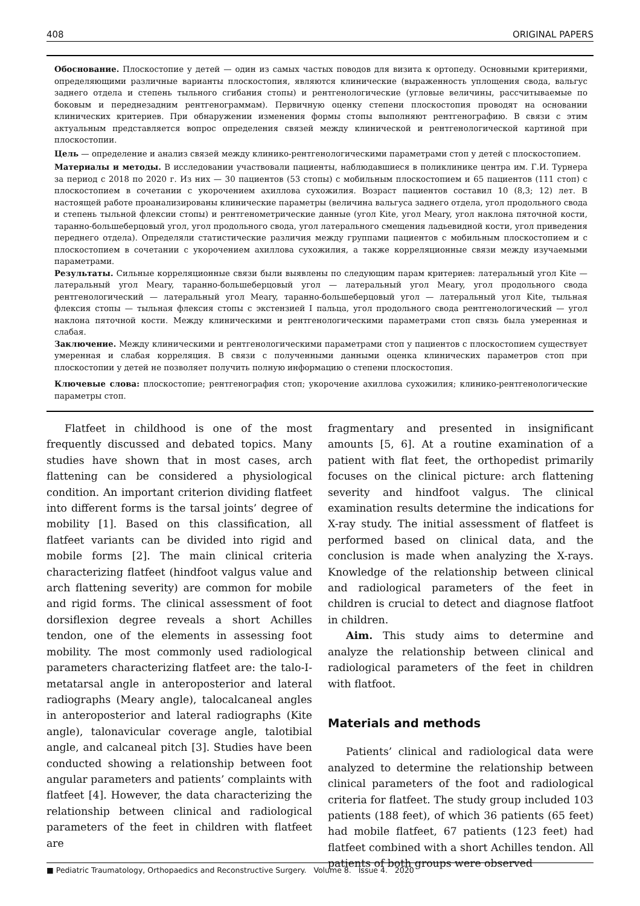408 ORIGINAL PAPERS
Обоснование. Плоскостопие у детей — один из самых частых поводов для визита к ортопеду. Основными критериями, определяющими различные варианты плоскостопия, являются клинические (выраженность уплощения свода, вальгус заднего отдела и степень тыльного сгибания стопы) и рентгенологические (угловые величины, рассчитываемые по боковым и переднезадним рентгенограммам). Первичную оценку степени плоскостопия проводят на основании клинических критериев. При обнаружении изменения формы стопы выполняют рентгенографию. В связи с этим актуальным представляется вопрос определения связей между клинической и рентгенологической картиной при плоскостопии.
Цель — определение и анализ связей между клинико-рентгенологическими параметрами стоп у детей с плоскостопием.
Материалы и методы. В исследовании участвовали пациенты, наблюдавшиеся в поликлинике центра им. Г.И. Турнера за период с 2018 по 2020 г. Из них — 30 пациентов (53 стопы) с мобильным плоскостопием и 65 пациентов (111 стоп) с плоскостопием в сочетании с укорочением ахиллова сухожилия. Возраст пациентов составил 10 (8,3; 12) лет. В настоящей работе проанализированы клинические параметры (величина вальгуса заднего отдела, угол продольного свода и степень тыльной флексии стопы) и рентгенометрические данные (угол Kite, угол Meary, угол наклона пяточной кости, таранно-большеберцовый угол, угол продольного свода, угол латерального смещения ладьевидной кости, угол приведения переднего отдела). Определяли статистические различия между группами пациентов с мобильным плоскостопием и с плоскостопием в сочетании с укорочением ахиллова сухожилия, а также корреляционные связи между изучаемыми параметрами.
Результаты. Сильные корреляционные связи были выявлены по следующим парам критериев: латеральный угол Kite — латеральный угол Meary, таранно-большеберцовый угол — латеральный угол Meary, угол продольного свода рентгенологический — латеральный угол Meary, таранно-большеберцовый угол — латеральный угол Kite, тыльная флексия стопы — тыльная флексия стопы с экстензией I пальца, угол продольного свода рентгенологический — угол наклона пяточной кости. Между клиническими и рентгенологическими параметрами стоп связь была умеренная и слабая.
Заключение. Между клиническими и рентгенологическими параметрами стоп у пациентов с плоскостопием существует умеренная и слабая корреляция. В связи с полученными данными оценка клинических параметров стоп при плоскостопии у детей не позволяет получить полную информацию о степени плоскостопия.
Ключевые слова: плоскостопие; рентгенография стоп; укорочение ахиллова сухожилия; клинико-рентгенологические параметры стоп.
Flatfeet in childhood is one of the most frequently discussed and debated topics. Many studies have shown that in most cases, arch flattening can be considered a physiological condition. An important criterion dividing flatfeet into different forms is the tarsal joints’ degree of mobility [1]. Based on this classification, all flatfeet variants can be divided into rigid and mobile forms [2]. The main clinical criteria characterizing flatfeet (hindfoot valgus value and arch flattening severity) are common for mobile and rigid forms. The clinical assessment of foot dorsiflexion degree reveals a short Achilles tendon, one of the elements in assessing foot mobility. The most commonly used radiological parameters characterizing flatfeet are: the talo-I-metatarsal angle in anteroposterior and lateral radiographs (Meary angle), talocalcaneal angles in anteroposterior and lateral radiographs (Kite angle), talonavicular coverage angle, talotibial angle, and calcaneal pitch [3]. Studies have been conducted showing a relationship between foot angular parameters and patients’ complaints with flatfeet [4]. However, the data characterizing the relationship between clinical and radiological parameters of the feet in children with flatfeet are
fragmentary and presented in insignificant amounts [5, 6]. At a routine examination of a patient with flat feet, the orthopedist primarily focuses on the clinical picture: arch flattening severity and hindfoot valgus. The clinical examination results determine the indications for X-ray study. The initial assessment of flatfeet is performed based on clinical data, and the conclusion is made when analyzing the X-rays. Knowledge of the relationship between clinical and radiological parameters of the feet in children is crucial to detect and diagnose flatfoot in children.
Aim. This study aims to determine and analyze the relationship between clinical and radiological parameters of the feet in children with flatfoot.
Materials and methods
Patients’ clinical and radiological data were analyzed to determine the relationship between clinical parameters of the foot and radiological criteria for flatfeet. The study group included 103 patients (188 feet), of which 36 patients (65 feet) had mobile flatfeet, 67 patients (123 feet) had flatfeet combined with a short Achilles tendon. All patients of both groups were observed
■ Pediatric Traumatology, Orthopaedics and Reconstructive Surgery. Volume 8. Issue 4. 2020